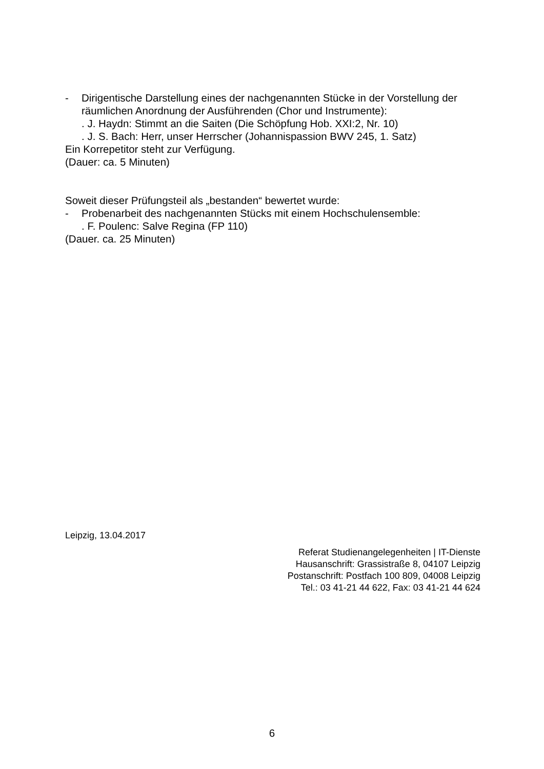- Dirigentische Darstellung eines der nachgenannten Stücke in der Vorstellung der räumlichen Anordnung der Ausführenden (Chor und Instrumente):
. J. Haydn: Stimmt an die Saiten (Die Schöpfung Hob. XXI:2, Nr. 10)
. J. S. Bach: Herr, unser Herrscher (Johannispassion BWV 245, 1. Satz)
Ein Korrepetitor steht zur Verfügung.
(Dauer: ca. 5 Minuten)
Soweit dieser Prüfungsteil als „bestanden“ bewertet wurde:
- Probenarbeit des nachgenannten Stücks mit einem Hochschulensemble:
. F. Poulenc: Salve Regina (FP 110)
(Dauer. ca. 25 Minuten)
Leipzig, 13.04.2017
Referat Studienangelegenheiten | IT-Dienste
Hausanschrift: Grassistraße 8, 04107 Leipzig
Postanschrift: Postfach 100 809, 04008 Leipzig
Tel.: 03 41-21 44 622, Fax: 03 41-21 44 624
6